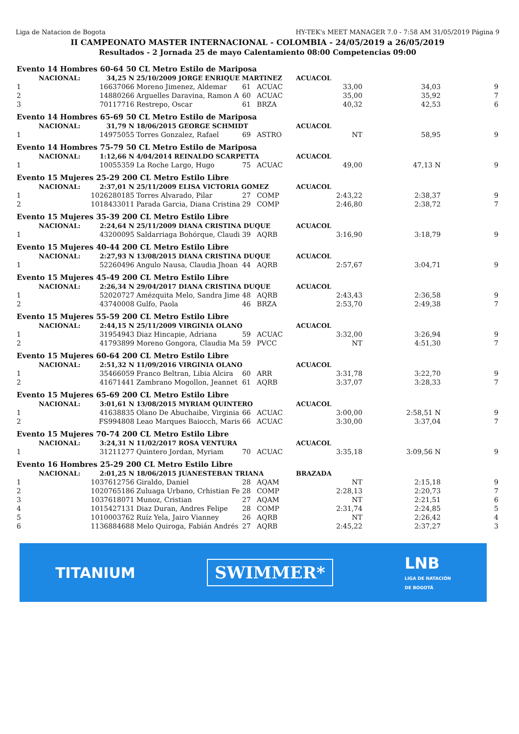Liga de Natacion de Bogota HY-TEK's MEET MANAGER 7.0 - 7:58 AM 31/05/2019 Página 9
II CAMPEONATO MASTER INTERNACIONAL - COLOMBIA - 24/05/2019 a 26/05/2019
Resultados - 2 Jornada 25 de mayo Calentamiento 08:00 Competencias 09:00
| Evento 14 Hombres 60-64 50 CL Metro Estilo de Mariposa | | | | | | | | |
| | NACIONAL: | 34,25 N | 25/10/2009 JORGE ENRIQUE MARTINEZ | | | ACUACOL | | |
| 1 | | 16637066 | Moreno Jimenez, Aldemar | 61 | ACUAC | 33,00 | 34,03 | 9 |
| 2 | | 14880266 | Arguelles Daravina, Ramon A | 60 | ACUAC | 35,00 | 35,92 | 7 |
| 3 | | 70117716 | Restrepo, Oscar | 61 | BRZA | 40,32 | 42,53 | 6 |
| Evento 14 Hombres 65-69 50 CL Metro Estilo de Mariposa | | | | | | | | |
| | NACIONAL: | 31,79 N | 18/06/2015 GEORGE SCHMIDT | | | ACUACOL | | |
| 1 | | 14975055 | Torres Gonzalez, Rafael | 69 | ASTRO | NT | 58,95 | 9 |
| Evento 14 Hombres 75-79 50 CL Metro Estilo de Mariposa | | | | | | | | |
| | NACIONAL: | 1:12,66 N | 4/04/2014 REINALDO SCARPETTA | | | ACUACOL | | |
| 1 | | 10055359 | La Roche Largo, Hugo | 75 | ACUAC | 49,00 | 47,13 N | 9 |
| Evento 15 Mujeres 25-29 200 CL Metro Estilo Libre | | | | | | | | |
| | NACIONAL: | 2:37,01 N | 25/11/2009 ELISA VICTORIA GOMEZ | | | ACUACOL | | |
| 1 | | 1026280185 | Torres Alvarado, Pilar | 27 | COMP | 2:43,22 | 2:38,37 | 9 |
| 2 | | 1018433011 | Parada Garcia, Diana Cristina | 29 | COMP | 2:46,80 | 2:38,72 | 7 |
| Evento 15 Mujeres 35-39 200 CL Metro Estilo Libre | | | | | | | | |
| | NACIONAL: | 2:24,64 N | 25/11/2009 DIANA CRISTINA DUQUE | | | ACUACOL | | |
| 1 | | 43200095 | Saldarriaga Bohórque, Claudi | 39 | AQRB | 3:16,90 | 3:18,79 | 9 |
| Evento 15 Mujeres 40-44 200 CL Metro Estilo Libre | | | | | | | | |
| | NACIONAL: | 2:27,93 N | 13/08/2015 DIANA CRISTINA DUQUE | | | ACUACOL | | |
| 1 | | 52260496 | Angulo Nausa, Claudia Jhoan | 44 | AQRB | 2:57,67 | 3:04,71 | 9 |
| Evento 15 Mujeres 45-49 200 CL Metro Estilo Libre | | | | | | | | |
| | NACIONAL: | 2:26,34 N | 29/04/2017 DIANA CRISTINA DUQUE | | | ACUACOL | | |
| 1 | | 52020727 | Amézquita Melo, Sandra Jime | 48 | AQRB | 2:43,43 | 2:36,58 | 9 |
| 2 | | 43740008 | Gulfo, Paola | 46 | BRZA | 2:53,70 | 2:49,38 | 7 |
| Evento 15 Mujeres 55-59 200 CL Metro Estilo Libre | | | | | | | | |
| | NACIONAL: | 2:44,15 N | 25/11/2009 VIRGINIA OLANO | | | ACUACOL | | |
| 1 | | 31954943 | Diaz Hincapie, Adriana | 59 | ACUAC | 3:32,00 | 3:26,94 | 9 |
| 2 | | 41793899 | Moreno Gongora, Claudia Ma | 59 | PVCC | NT | 4:51,30 | 7 |
| Evento 15 Mujeres 60-64 200 CL Metro Estilo Libre | | | | | | | | |
| | NACIONAL: | 2:51,32 N | 11/09/2016 VIRGINIA OLANO | | | ACUACOL | | |
| 1 | | 35466059 | Franco Beltran, Libia Alcira | 60 | ARR | 3:31,78 | 3:22,70 | 9 |
| 2 | | 41671441 | Zambrano Mogollon, Jeannet | 61 | AQRB | 3:37,07 | 3:28,33 | 7 |
| Evento 15 Mujeres 65-69 200 CL Metro Estilo Libre | | | | | | | | |
| | NACIONAL: | 3:01,61 N | 13/08/2015 MYRIAM QUINTERO | | | ACUACOL | | |
| 1 | | 41638835 | Olano De Abuchaibe, Virginia | 66 | ACUAC | 3:00,00 | 2:58,51 N | 9 |
| 2 | | FS994808 | Leao Marques Baiocch, Maris | 66 | ACUAC | 3:30,00 | 3:37,04 | 7 |
| Evento 15 Mujeres 70-74 200 CL Metro Estilo Libre | | | | | | | | |
| | NACIONAL: | 3:24,31 N | 11/02/2017 ROSA VENTURA | | | ACUACOL | | |
| 1 | | 31211277 | Quintero Jordan, Myriam | 70 | ACUAC | 3:35,18 | 3:09,56 N | 9 |
| Evento 16 Hombres 25-29 200 CL Metro Estilo Libre | | | | | | | | |
| | NACIONAL: | 2:01,25 N | 18/06/2015 JUANESTEBAN TRIANA | | | BRAZADA | | |
| 1 | | 1037612756 | Giraldo, Daniel | 28 | AQAM | NT | 2:15,18 | 9 |
| 2 | | 1020765186 | Zuluaga Urbano, Crhistian Fe | 28 | COMP | 2:28,13 | 2:20,73 | 7 |
| 3 | | 1037618071 | Munoz, Cristian | 27 | AQAM | NT | 2:21,51 | 6 |
| 4 | | 1015427131 | Diaz Duran, Andres Felipe | 28 | COMP | 2:31,74 | 2:24,85 | 5 |
| 5 | | 1010003762 | Ruíz Yela, Jairo Vianney | 26 | AQRB | NT | 2:26,42 | 4 |
| 6 | | 1136884688 | Melo Quiroga, Fabián Andrés | 27 | AQRB | 2:45,22 | 2:37,27 | 3 |
TITANIUM SWIMMER* LNB
LIGA DE NATACIÓN
DE BOGOTÁ